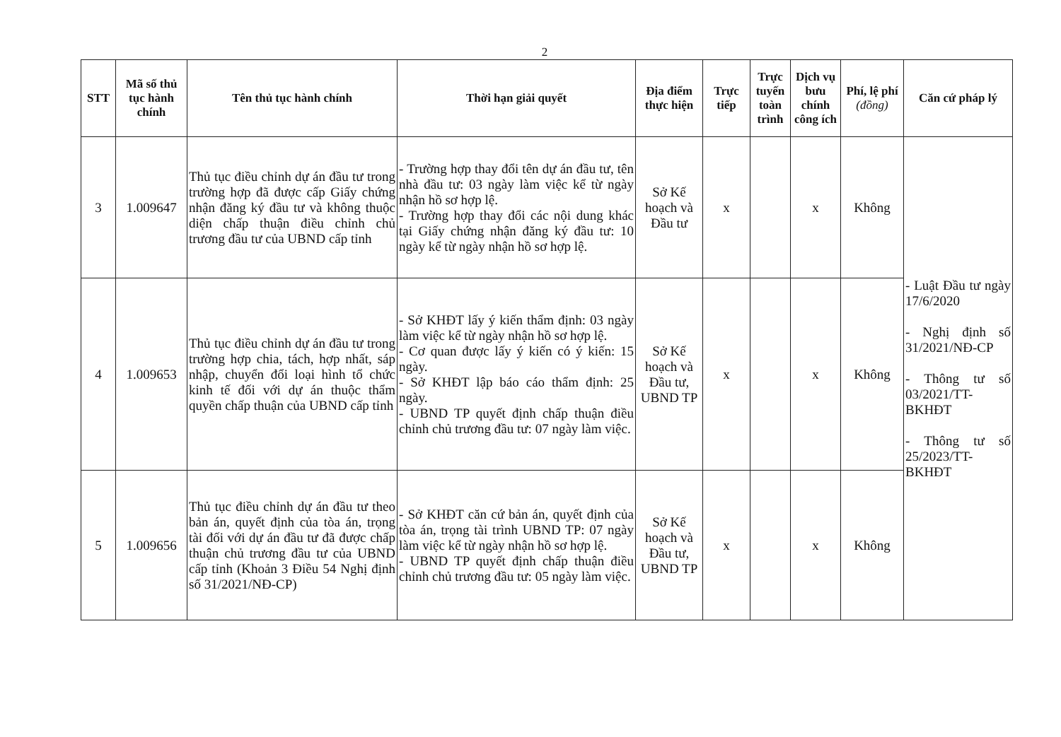2
| STT | Mã số thủ tục hành chính | Tên thủ tục hành chính | Thời hạn giải quyết | Địa điểm thực hiện | Trực tiếp | Trực tuyến toàn trình | Dịch vụ bưu chính công ích | Phí, lệ phí (đồng) | Căn cứ pháp lý |
| --- | --- | --- | --- | --- | --- | --- | --- | --- | --- |
| 3 | 1.009647 | Thủ tục điều chỉnh dự án đầu tư trong trường hợp đã được cấp Giấy chứng nhận đăng ký đầu tư và không thuộc diện chấp thuận điều chỉnh chủ trương đầu tư của UBND cấp tỉnh | - Trường hợp thay đổi tên dự án đầu tư, tên nhà đầu tư: 03 ngày làm việc kể từ ngày nhận hồ sơ hợp lệ. - Trường hợp thay đổi các nội dung khác tại Giấy chứng nhận đăng ký đầu tư: 10 ngày kể từ ngày nhận hồ sơ hợp lệ. | Sở Kế hoạch và Đầu tư | x | | x | Không | - Luật Đầu tư ngày 17/6/2020 - Nghị định số 31/2021/NĐ-CP - Thông tư số 03/2021/TT-BKHĐT - Thông tư số 25/2023/TT-BKHĐT |
| 4 | 1.009653 | Thủ tục điều chỉnh dự án đầu tư trong trường hợp chia, tách, hợp nhất, sáp nhập, chuyển đổi loại hình tổ chức kinh tế đối với dự án thuộc thẩm quyền chấp thuận của UBND cấp tỉnh | - Sở KHĐT lấy ý kiến thẩm định: 03 ngày làm việc kể từ ngày nhận hồ sơ hợp lệ. - Cơ quan được lấy ý kiến có ý kiến: 15 ngày. - Sở KHĐT lập báo cáo thẩm định: 25 ngày. - UBND TP quyết định chấp thuận điều chỉnh chủ trương đầu tư: 07 ngày làm việc. | Sở Kế hoạch và Đầu tư, UBND TP | x | | x | Không | |
| 5 | 1.009656 | Thủ tục điều chỉnh dự án đầu tư theo bản án, quyết định của tòa án, trọng tài đối với dự án đầu tư đã được chấp thuận chủ trương đầu tư của UBND cấp tỉnh (Khoản 3 Điều 54 Nghị định số 31/2021/NĐ-CP) | - Sở KHĐT căn cứ bản án, quyết định của tòa án, trọng tài trình UBND TP: 07 ngày làm việc kể từ ngày nhận hồ sơ hợp lệ. - UBND TP quyết định chấp thuận điều chỉnh chủ trương đầu tư: 05 ngày làm việc. | Sở Kế hoạch và Đầu tư, UBND TP | x | | x | Không | |